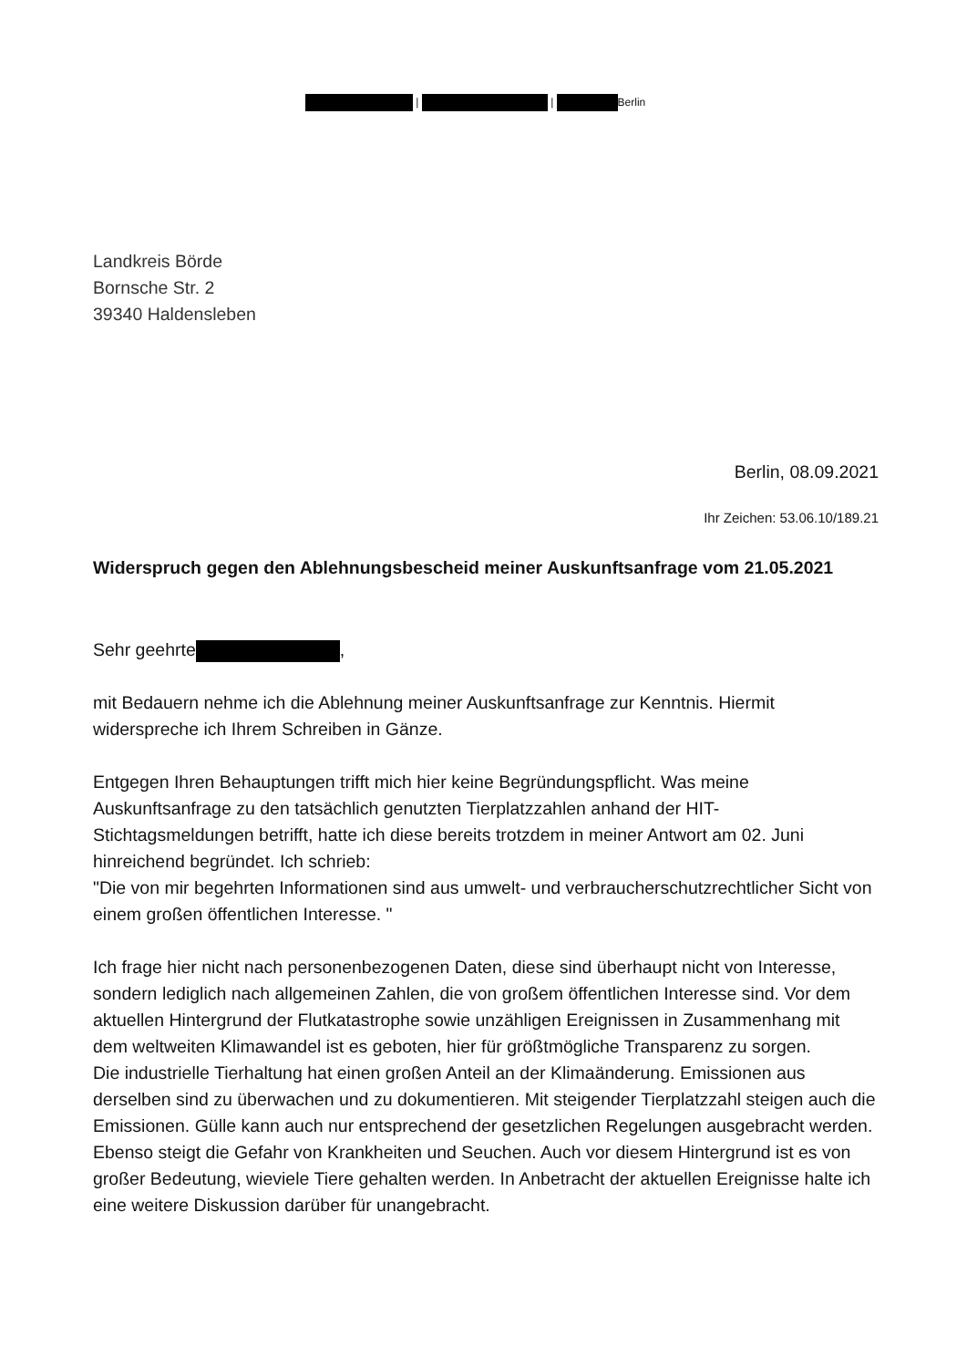| | Berlin
Landkreis Börde
Bornsche Str. 2
39340 Haldensleben
Berlin, 08.09.2021
Ihr Zeichen: 53.06.10/189.21
Widerspruch gegen den Ablehnungsbescheid meiner Auskunftsanfrage vom 21.05.2021
Sehr geehrte ,
mit Bedauern nehme ich die Ablehnung meiner Auskunftsanfrage zur Kenntnis. Hiermit widerspreche ich Ihrem Schreiben in Gänze.
Entgegen Ihren Behauptungen trifft mich hier keine Begründungspflicht. Was meine Auskunftsanfrage zu den tatsächlich genutzten Tierplatzzahlen anhand der HIT-Stichtagsmeldungen betrifft, hatte ich diese bereits trotzdem in meiner Antwort am 02. Juni hinreichend begründet. Ich schrieb:
"Die von mir begehrten Informationen sind aus umwelt- und verbraucherschutzrechtlicher Sicht von einem großen öffentlichen Interesse. "
Ich frage hier nicht nach personenbezogenen Daten, diese sind überhaupt nicht von Interesse, sondern lediglich nach allgemeinen Zahlen, die von großem öffentlichen Interesse sind. Vor dem aktuellen Hintergrund der Flutkatastrophe sowie unzähligen Ereignissen in Zusammenhang mit dem weltweiten Klimawandel ist es geboten, hier für größtmögliche Transparenz zu sorgen.
Die industrielle Tierhaltung hat einen großen Anteil an der Klimaänderung. Emissionen aus derselben sind zu überwachen und zu dokumentieren. Mit steigender Tierplatzzahl steigen auch die Emissionen. Gülle kann auch nur entsprechend der gesetzlichen Regelungen ausgebracht werden. Ebenso steigt die Gefahr von Krankheiten und Seuchen. Auch vor diesem Hintergrund ist es von großer Bedeutung, wieviele Tiere gehalten werden. In Anbetracht der aktuellen Ereignisse halte ich eine weitere Diskussion darüber für unangebracht.